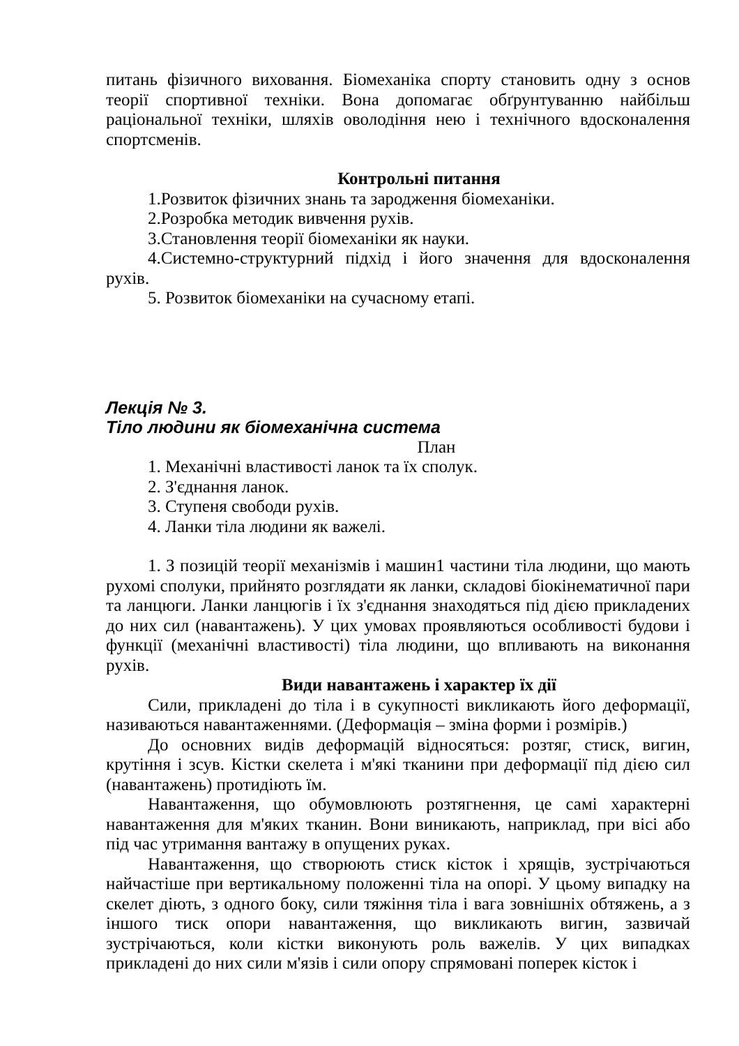питань фізичного виховання. Біомеханіка спорту становить одну з основ теорії спортивної техніки. Вона допомагає обґрунтуванню найбільш раціональної техніки, шляхів оволодіння нею і технічного вдосконалення спортсменів.
Контрольні питання
1.Розвиток фізичних знань та зародження біомеханіки.
2.Розробка методик вивчення рухів.
3.Становлення теорії біомеханіки як науки.
4.Системно-структурний підхід і його значення для вдосконалення рухів.
5. Розвиток біомеханіки на сучасному етапі.
Лекція № 3.
Тіло людини як біомеханічна система
План
1. Механічні властивості ланок та їх сполук.
2. З'єднання ланок.
3. Ступеня свободи рухів.
4. Ланки тіла людини як важелі.
1. З позицій теорії механізмів і машин1 частини тіла людини, що мають рухомі сполуки, прийнято розглядати як ланки, складові біокінематичної пари та ланцюги. Ланки ланцюгів і їх з'єднання знаходяться під дією прикладених до них сил (навантажень). У цих умовах проявляються особливості будови і функції (механічні властивості) тіла людини, що впливають на виконання рухів.
Види навантажень і характер їх дії
Сили, прикладені до тіла і в сукупності викликають його деформації, називаються навантаженнями. (Деформація – зміна форми і розмірів.)
До основних видів деформацій відносяться: розтяг, стиск, вигин, крутіння і зсув. Кістки скелета і м'які тканини при деформації під дією сил (навантажень) протидіють їм.
Навантаження, що обумовлюють розтягнення, це самі характерні навантаження для м'яких тканин. Вони виникають, наприклад, при вісі або під час утримання вантажу в опущених руках.
Навантаження, що створюють стиск кісток і хрящів, зустрічаються найчастіше при вертикальному положенні тіла на опорі. У цьому випадку на скелет діють, з одного боку, сили тяжіння тіла і вага зовнішніх обтяжень, а з іншого тиск опори навантаження, що викликають вигин, зазвичай зустрічаються, коли кістки виконують роль важелів. У цих випадках прикладені до них сили м'язів і сили опору спрямовані поперек кісток і